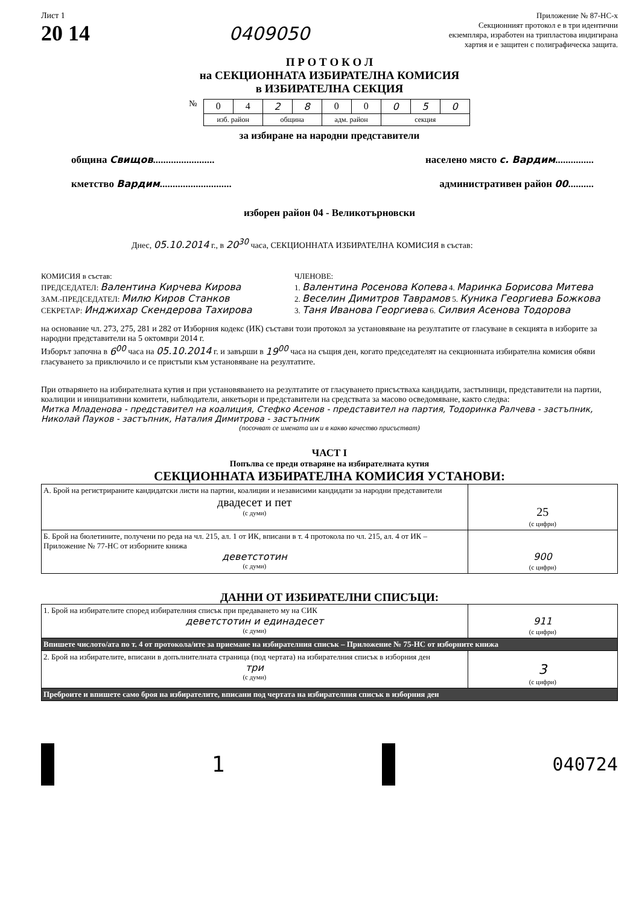Лист 1
20 14
0409050
Приложение № 87-НС-х
Секционният протокол е в три идентични
екземпляра, изработен на трипластова индигирана
хартия и е защитен с полиграфическа защита.
П Р О Т О К О Л
на СЕКЦИОННАТА ИЗБИРАТЕЛНА КОМИСИЯ
в ИЗБИРАТЕЛНА СЕКЦИЯ
№
| 0 | 4 | 2 | 8 | 0 | 0 | 0 | 5 | 0 |
| изб. район | | община | | адм. район | | секция | | |
за избиране на народни представители
община Свищов........................ населено място с. Вардим...............
кметство Вардим............................ административен район 00..........
изборен район 04 - Великотърновски
Днес, 05.10.2014 г., в 20<sup>30</sup> часа, СЕКЦИОННАТА ИЗБИРАТЕЛНА КОМИСИЯ в състав:
КОМИСИЯ в състав:
ПРЕДСЕДАТЕЛ: Валентина Кирчева Кирова
ЗАМ.-ПРЕДСЕДАТЕЛ: Милю Киров Станков
СЕКРЕТАР: Инджихар Скендерова Тахирова
ЧЛЕНОВЕ:
1. Валентина Росенова Копева 4. Маринка Борисова Митева
2. Веселин Димитров Таврамов 5. Куника Георгиева Божкова
3. Таня Иванова Георгиева 6. Силвия Асенова Тодорова
на основание чл. 273, 275, 281 и 282 от Изборния кодекс (ИК) състави този протокол за установяване на резултатите от гласуване в секцията в изборите за народни представители на 5 октомври 2014 г.
Изборът започна в 6<sup>00</sup> часа на 05.10.2014 г. и завърши в 19<sup>00</sup> часа на същия ден, когато председателят на секционната избирателна комисия обяви гласуването за приключило и се пристъпи към установяване на резултатите.
При отварянето на избирателната кутия и при установяването на резултатите от гласуването присъстваха кандидати, застъпници, представители на партии, коалиции и инициативни комитети, наблюдатели, анкетьори и представители на средствата за масово осведомяване, както следва:
Митка Младенова - представител на коалиция, Стефко Асенов - представител на партия, Тодоринка Ралчева - застъпник, Николай Пауков - застъпник, Наталия Димитрова - застъпник
(посочват се имената им и в какво качество присъстват)
ЧАСТ I
Попълва се преди отваряне на избирателната кутия
СЕКЦИОННАТА ИЗБИРАТЕЛНА КОМИСИЯ УСТАНОВИ:
| А. Брой на регистрираните кандидатски листи на партии, коалиции и независими кандидати за народни представители двадесет и пет (с думи) | 25 (с цифри) |
| Б. Брой на бюлетините, получени по реда на чл. 215, ал. 1 от ИК, вписани в т. 4 протокола по чл. 215, ал. 4 от ИК – Приложение № 77-НС от изборните книжа деветстотин (с думи) | 900 (с цифри) |
ДАННИ ОТ ИЗБИРАТЕЛНИ СПИСЪЦИ:
| 1. Брой на избирателите според избирателния списък при предаването му на СИК деветстотин и единадесет (с думи) | 911 (с цифри) |
| Впишете числото/ата по т. 4 от протокола/ите за приемане на избирателния списък – Приложение № 75-НС от изборните книжа | |
| 2. Брой на избирателите, вписани в допълнителната страница (под чертата) на избирателния списък в изборния ден три (с думи) | 3 (с цифри) |
| Преброите и впишете само броя на избирателите, вписани под чертата на избирателния списък в изборния ден | |
1
040724